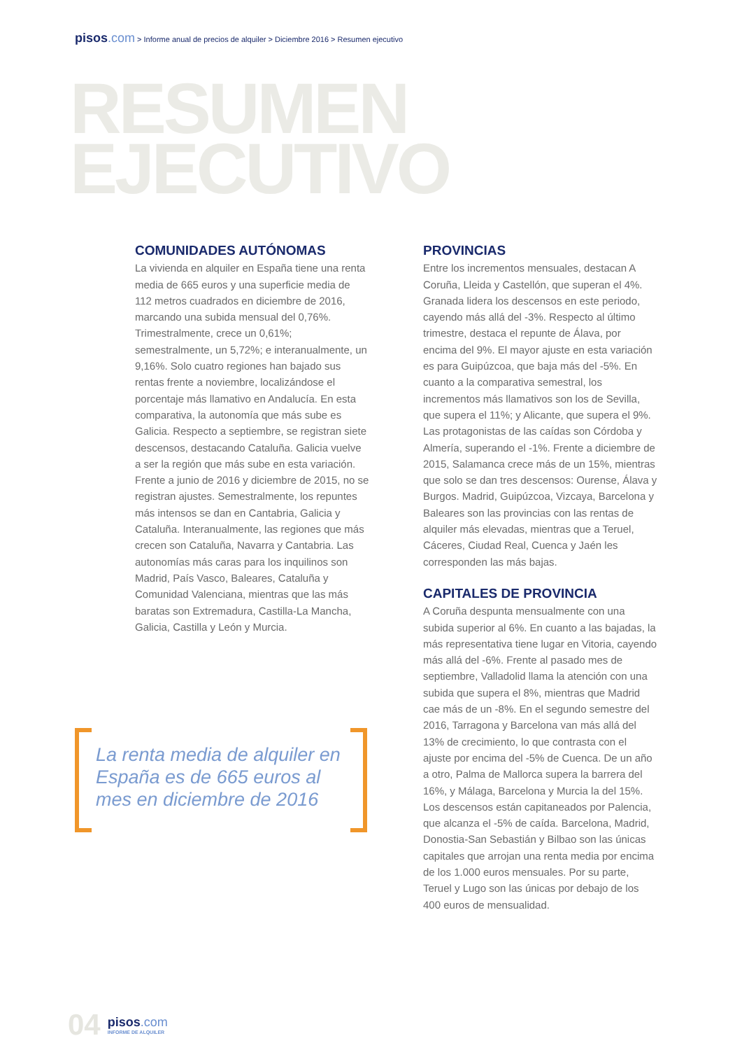pisos.com > Informe anual de precios de alquiler > Diciembre 2016 > Resumen ejecutivo
RESUMEN
EJECUTIVO
COMUNIDADES AUTÓNOMAS
La vivienda en alquiler en España tiene una renta media de 665 euros y una superficie media de 112 metros cuadrados en diciembre de 2016, marcando una subida mensual del 0,76%. Trimestralmente, crece un 0,61%; semestralmente, un 5,72%; e interanualmente, un 9,16%. Solo cuatro regiones han bajado sus rentas frente a noviembre, localizándose el porcentaje más llamativo en Andalucía. En esta comparativa, la autonomía que más sube es Galicia. Respecto a septiembre, se registran siete descensos, destacando Cataluña. Galicia vuelve a ser la región que más sube en esta variación. Frente a junio de 2016 y diciembre de 2015, no se registran ajustes. Semestralmente, los repuntes más intensos se dan en Cantabria, Galicia y Cataluña. Interanualmente, las regiones que más crecen son Cataluña, Navarra y Cantabria. Las autonomías más caras para los inquilinos son Madrid, País Vasco, Baleares, Cataluña y Comunidad Valenciana, mientras que las más baratas son Extremadura, Castilla-La Mancha, Galicia, Castilla y León y Murcia.
PROVINCIAS
Entre los incrementos mensuales, destacan A Coruña, Lleida y Castellón, que superan el 4%. Granada lidera los descensos en este periodo, cayendo más allá del -3%. Respecto al último trimestre, destaca el repunte de Álava, por encima del 9%. El mayor ajuste en esta variación es para Guipúzcoa, que baja más del -5%. En cuanto a la comparativa semestral, los incrementos más llamativos son los de Sevilla, que supera el 11%; y Alicante, que supera el 9%. Las protagonistas de las caídas son Córdoba y Almería, superando el -1%. Frente a diciembre de 2015, Salamanca crece más de un 15%, mientras que solo se dan tres descensos: Ourense, Álava y Burgos. Madrid, Guipúzcoa, Vizcaya, Barcelona y Baleares son las provincias con las rentas de alquiler más elevadas, mientras que a Teruel, Cáceres, Ciudad Real, Cuenca y Jaén les corresponden las más bajas.
CAPITALES DE PROVINCIA
A Coruña despunta mensualmente con una subida superior al 6%. En cuanto a las bajadas, la más representativa tiene lugar en Vitoria, cayendo más allá del -6%. Frente al pasado mes de septiembre, Valladolid llama la atención con una subida que supera el 8%, mientras que Madrid cae más de un -8%. En el segundo semestre del 2016, Tarragona y Barcelona van más allá del 13% de crecimiento, lo que contrasta con el ajuste por encima del -5% de Cuenca. De un año a otro, Palma de Mallorca supera la barrera del 16%, y Málaga, Barcelona y Murcia la del 15%. Los descensos están capitaneados por Palencia, que alcanza el -5% de caída. Barcelona, Madrid, Donostia-San Sebastián y Bilbao son las únicas capitales que arrojan una renta media por encima de los 1.000 euros mensuales. Por su parte, Teruel y Lugo son las únicas por debajo de los 400 euros de mensualidad.
La renta media de alquiler en España es de 665 euros al mes en diciembre de 2016
04
pisos.com
INFORME DE ALQUILER